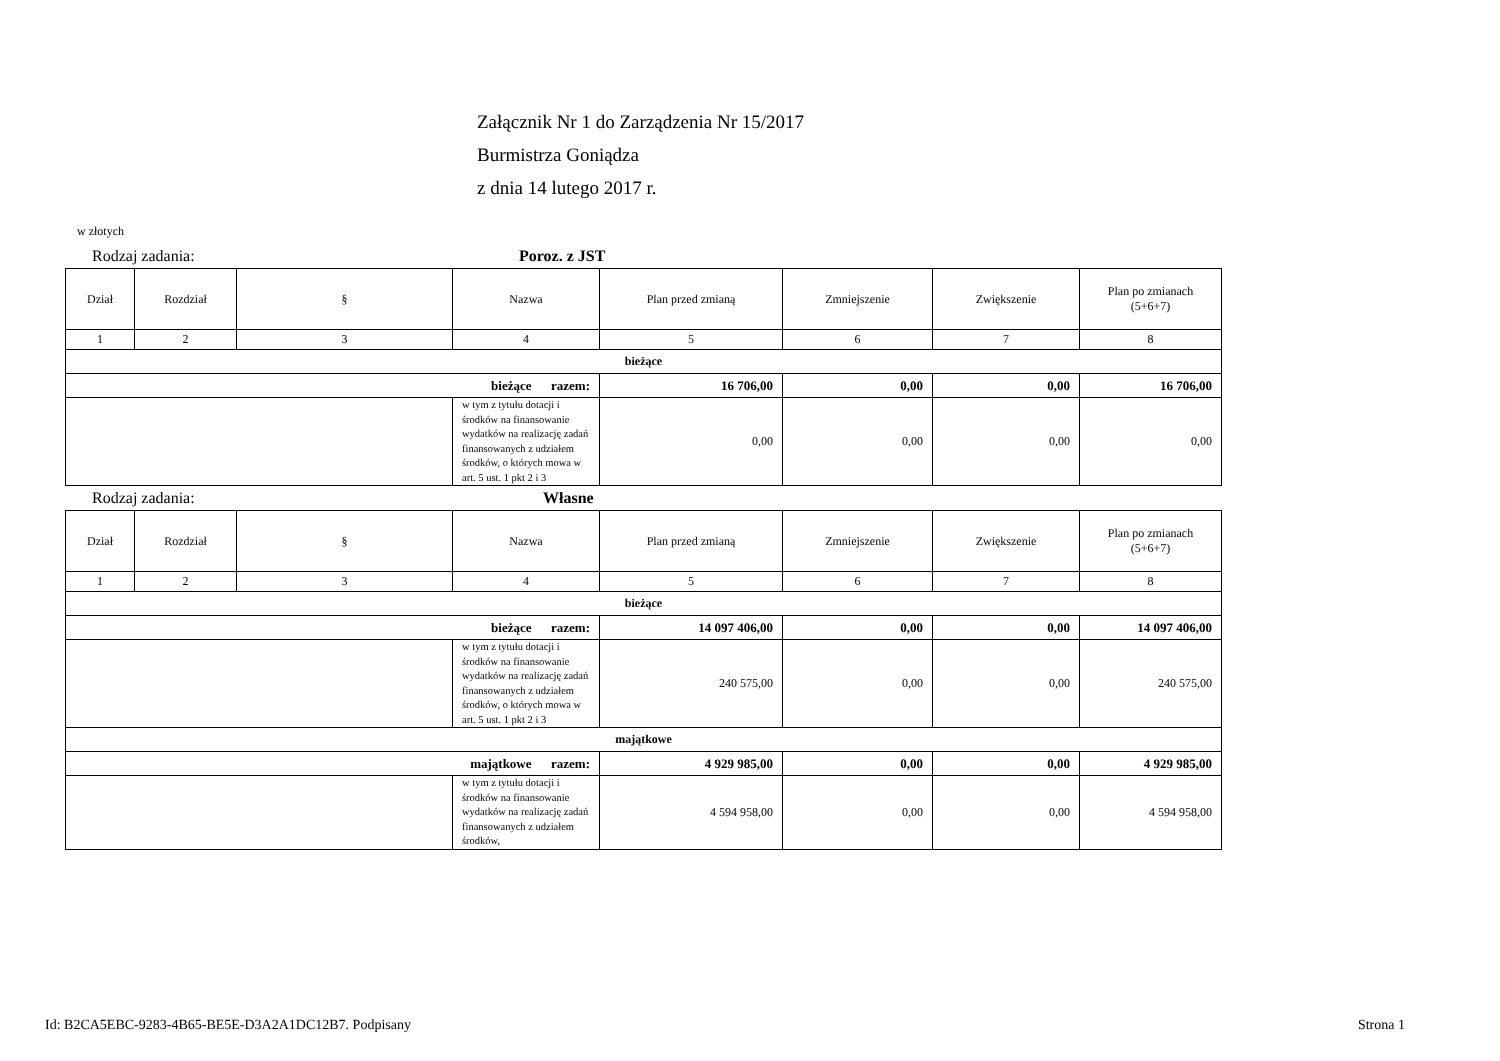Załącznik Nr 1 do Zarządzenia Nr 15/2017
Burmistrza Goniądza
z dnia 14 lutego 2017 r.
w złotych
Rodzaj zadania: Poroz. z JST
| Dział | Rozdział | § | Nazwa | Plan przed zmianą | Zmniejszenie | Zwiększenie | Plan po zmianach (5+6+7) |
| --- | --- | --- | --- | --- | --- | --- | --- |
| 1 | 2 | 3 | 4 | 5 | 6 | 7 | 8 |
| bieżące | | | | | | | |
| bieżące razem: | | | | 16 706,00 | 0,00 | 0,00 | 16 706,00 |
| | | | w tym z tytułu dotacji i środków na finansowanie wydatków na realizację zadań finansowanych z udziałem środków, o których mowa w art. 5 ust. 1 pkt 2 i 3 | 0,00 | 0,00 | 0,00 | 0,00 |
Rodzaj zadania: Własne
| Dział | Rozdział | § | Nazwa | Plan przed zmianą | Zmniejszenie | Zwiększenie | Plan po zmianach (5+6+7) |
| --- | --- | --- | --- | --- | --- | --- | --- |
| 1 | 2 | 3 | 4 | 5 | 6 | 7 | 8 |
| bieżące | | | | | | | |
| bieżące razem: | | | | 14 097 406,00 | 0,00 | 0,00 | 14 097 406,00 |
| | | | w tym z tytułu dotacji i środków na finansowanie wydatków na realizację zadań finansowanych z udziałem środków, o których mowa w art. 5 ust. 1 pkt 2 i 3 | 240 575,00 | 0,00 | 0,00 | 240 575,00 |
| majątkowe | | | | | | | |
| majątkowe razem: | | | | 4 929 985,00 | 0,00 | 0,00 | 4 929 985,00 |
| | | | w tym z tytułu dotacji i środków na finansowanie wydatków na realizację zadań finansowanych z udziałem środków, | 4 594 958,00 | 0,00 | 0,00 | 4 594 958,00 |
Id: B2CA5EBC-9283-4B65-BE5E-D3A2A1DC12B7. Podpisany Strona 1